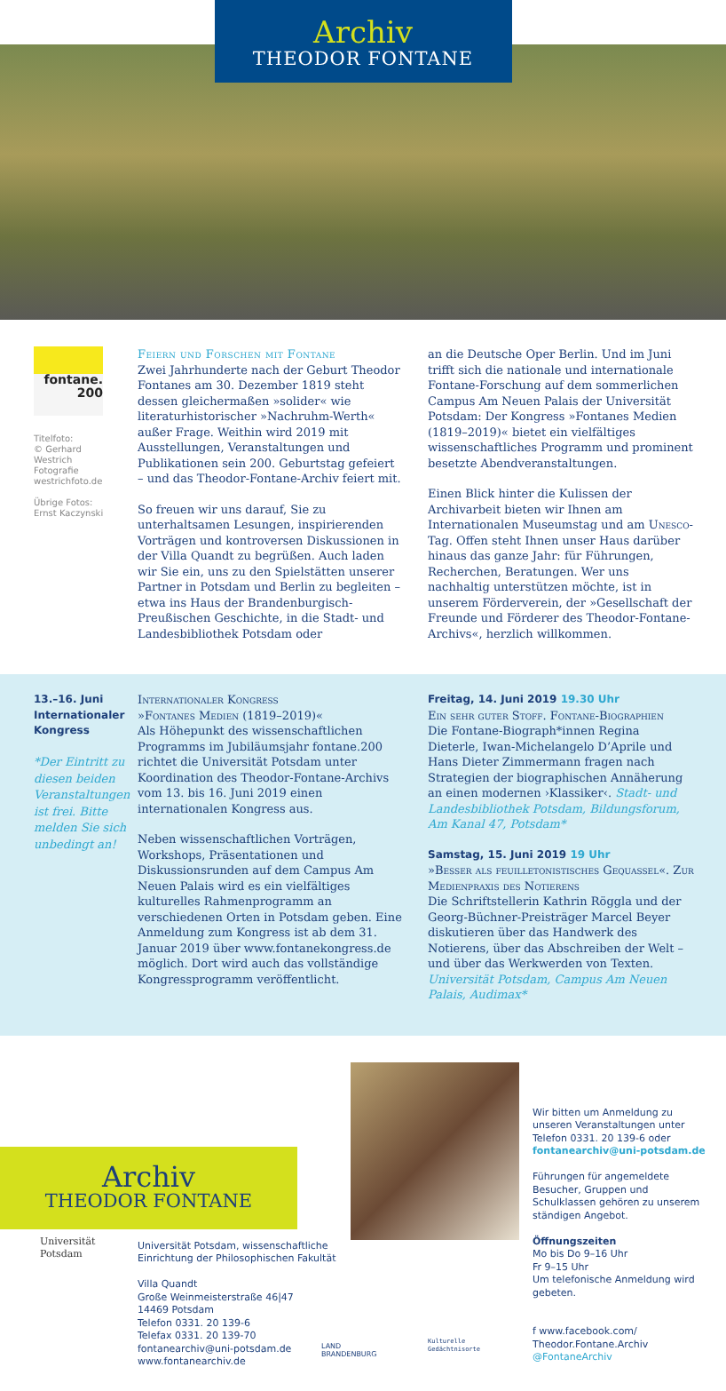Archiv
THEODOR FONTANE
fontane.
200
Titelfoto:
© Gerhard
Westrich
Fotografie
westrichfoto.de
Übrige Fotos:
Ernst Kaczynski
Feiern und Forschen mit Fontane
Zwei Jahrhunderte nach der Geburt Theodor Fontanes am 30. Dezember 1819 steht dessen gleichermaßen »solider« wie literaturhistorischer »Nachruhm-Werth« außer Frage. Weithin wird 2019 mit Ausstellungen, Veranstaltungen und Publikationen sein 200. Geburtstag gefeiert – und das Theodor-Fontane-Archiv feiert mit.
So freuen wir uns darauf, Sie zu unterhaltsamen Lesungen, inspirierenden Vorträgen und kontroversen Diskussionen in der Villa Quandt zu begrüßen. Auch laden wir Sie ein, uns zu den Spielstätten unserer Partner in Potsdam und Berlin zu begleiten – etwa ins Haus der Brandenburgisch-Preußischen Geschichte, in die Stadt- und Landesbibliothek Potsdam oder
an die Deutsche Oper Berlin. Und im Juni trifft sich die nationale und internationale Fontane-Forschung auf dem sommerlichen Campus Am Neuen Palais der Universität Potsdam: Der Kongress »Fontanes Medien (1819–2019)« bietet ein vielfältiges wissenschaftliches Programm und prominent besetzte Abendveranstaltungen.
Einen Blick hinter die Kulissen der Archivarbeit bieten wir Ihnen am Internationalen Museumstag und am Unesco-Tag. Offen steht Ihnen unser Haus darüber hinaus das ganze Jahr: für Führungen, Recherchen, Beratungen. Wer uns nachhaltig unterstützen möchte, ist in unserem Förderverein, der »Gesellschaft der Freunde und Förderer des Theodor-Fontane-Archivs«, herzlich willkommen.
13.–16. Juni
Internationaler
Kongress
*Der Eintritt zu diesen beiden Veranstaltungen ist frei. Bitte melden Sie sich unbedingt an!
Internationaler Kongress
»Fontanes Medien (1819–2019)«
Als Höhepunkt des wissenschaftlichen Programms im Jubiläumsjahr fontane.200 richtet die Universität Potsdam unter Koordination des Theodor-Fontane-Archivs vom 13. bis 16. Juni 2019 einen internationalen Kongress aus.
Neben wissenschaftlichen Vorträgen, Workshops, Präsentationen und Diskussionsrunden auf dem Campus Am Neuen Palais wird es ein vielfältiges kulturelles Rahmenprogramm an verschiedenen Orten in Potsdam geben. Eine Anmeldung zum Kongress ist ab dem 31. Januar 2019 über www.fontanekongress.de möglich. Dort wird auch das vollständige Kongressprogramm veröffentlicht.
Freitag, 14. Juni 2019 19.30 Uhr
Ein sehr guter Stoff. Fontane-Biographien
Die Fontane-Biograph*innen Regina Dieterle, Iwan-Michelangelo D’Aprile und Hans Dieter Zimmermann fragen nach Strategien der biographischen Annäherung an einen modernen ›Klassiker‹. Stadt- und Landesbibliothek Potsdam, Bildungsforum, Am Kanal 47, Potsdam*
Samstag, 15. Juni 2019 19 Uhr
»Besser als feuilletonistisches Gequassel«. Zur Medienpraxis des Notierens
Die Schriftstellerin Kathrin Röggla und der Georg-Büchner-Preisträger Marcel Beyer diskutieren über das Handwerk des Notierens, über das Abschreiben der Welt – und über das Werkwerden von Texten. Universität Potsdam, Campus Am Neuen Palais, Audimax*
Archiv
THEODOR FONTANE
Universität
Potsdam
Universität Potsdam, wissenschaftliche Einrichtung der Philosophischen Fakultät
Villa Quandt
Große Weinmeisterstraße 46|47
14469 Potsdam
Telefon 0331. 20 139-6
Telefax 0331. 20 139-70
fontanearchiv@uni-potsdam.de
www.fontanearchiv.de
LAND
BRANDENBURG
Kulturelle
Gedächtnisorte
Wir bitten um Anmeldung zu unseren Veranstaltungen unter Telefon 0331. 20 139-6 oder
fontanearchiv@uni-potsdam.de
Führungen für angemeldete Besucher, Gruppen und Schulklassen gehören zu unserem ständigen Angebot.
Öffnungszeiten
Mo bis Do 9–16 Uhr
Fr 9–15 Uhr
Um telefonische Anmeldung wird gebeten.
f www.facebook.com/
Theodor.Fontane.Archiv
@FontaneArchiv